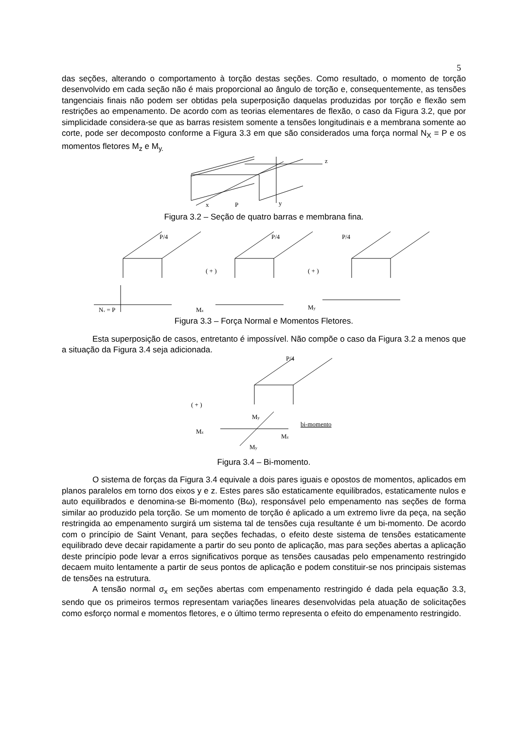5
das seções, alterando o comportamento à torção destas seções. Como resultado, o momento de torção desenvolvido em cada seção não é mais proporcional ao ângulo de torção e, consequentemente, as tensões tangenciais finais não podem ser obtidas pela superposição daquelas produzidas por torção e flexão sem restrições ao empenamento. De acordo com as teorias elementares de flexão, o caso da Figura 3.2, que por simplicidade considera-se que as barras resistem somente a tensões longitudinais e a membrana somente ao corte, pode ser decomposto conforme a Figura 3.3 em que são considerados uma força normal N<sub>X</sub> = P e os momentos fletores M<sub>z</sub> e M<sub>y.</sub>
z
x
P
y
Figura 3.2 – Seção de quatro barras e membrana fina.
P/4
Nₓ = P
P/4
( + )
Mz
P/4
( + )
My
Figura 3.3 – Força Normal e Momentos Fletores.
Esta superposição de casos, entretanto é impossível. Não compõe o caso da Figura 3.2 a menos que a situação da Figura 3.4 seja adicionada.
P/4
( + )
My
Mz
Mz
My
bi-momento
Figura 3.4 – Bi-momento.
O sistema de forças da Figura 3.4 equivale a dois pares iguais e opostos de momentos, aplicados em planos paralelos em torno dos eixos y e z. Estes pares são estaticamente equilibrados, estaticamente nulos e auto equilibrados e denomina-se Bi-momento (Bω), responsável pelo empenamento nas seções de forma similar ao produzido pela torção. Se um momento de torção é aplicado a um extremo livre da peça, na seção restringida ao empenamento surgirá um sistema tal de tensões cuja resultante é um bi-momento. De acordo com o princípio de Saint Venant, para seções fechadas, o efeito deste sistema de tensões estaticamente equilibrado deve decair rapidamente a partir do seu ponto de aplicação, mas para seções abertas a aplicação deste princípio pode levar a erros significativos porque as tensões causadas pelo empenamento restringido decaem muito lentamente a partir de seus pontos de aplicação e podem constituir-se nos principais sistemas de tensões na estrutura.
A tensão normal σ<sub>x</sub> em seções abertas com empenamento restringido é dada pela equação 3.3, sendo que os primeiros termos representam variações lineares desenvolvidas pela atuação de solicitações como esforço normal e momentos fletores, e o último termo representa o efeito do empenamento restringido.